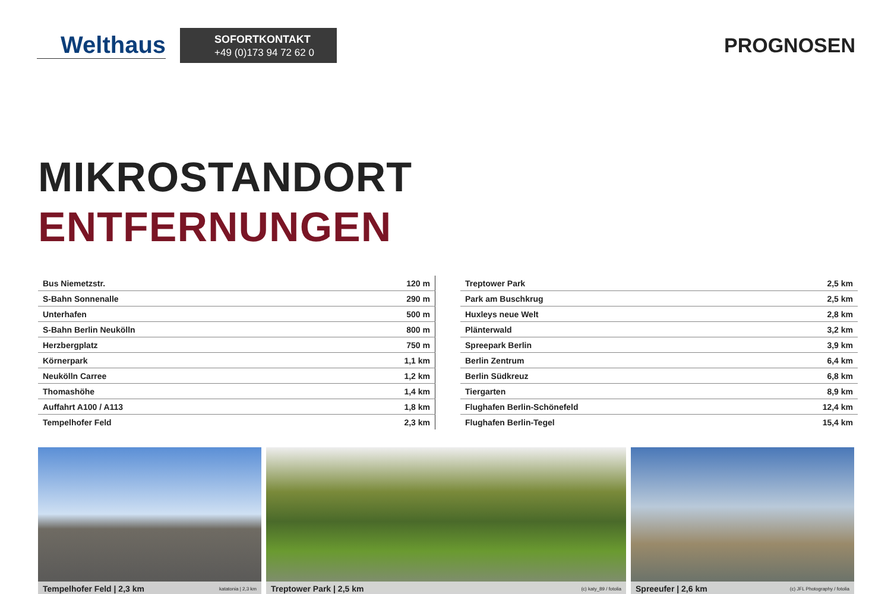Welthaus
SOFORTKONTAKT
+49 (0)173 94 72 62 0
PROGNOSEN
MIKROSTANDORT
ENTFERNUNGEN
| Bus Niemetzstr. | 120 m |
| S-Bahn Sonnenalle | 290 m |
| Unterhafen | 500 m |
| S-Bahn Berlin Neukölln | 800 m |
| Herzbergplatz | 750 m |
| Körnerpark | 1,1 km |
| Neukölln Carree | 1,2 km |
| Thomashöhe | 1,4 km |
| Auffahrt A100 / A113 | 1,8 km |
| Tempelhofer Feld | 2,3 km |
| Treptower Park | 2,5 km |
| Park am Buschkrug | 2,5 km |
| Huxleys neue Welt | 2,8 km |
| Plänterwald | 3,2 km |
| Spreepark Berlin | 3,9 km |
| Berlin Zentrum | 6,4 km |
| Berlin Südkreuz | 6,8 km |
| Tiergarten | 8,9 km |
| Flughafen Berlin-Schönefeld | 12,4 km |
| Flughafen Berlin-Tegel | 15,4 km |
Tempelhofer Feld | 2,3 km katatonia | 2,3 km
Treptower Park | 2,5 km (c) katy_89 / fotolia
Spreeufer | 2,6 km (c) JFL Photography / fotolia